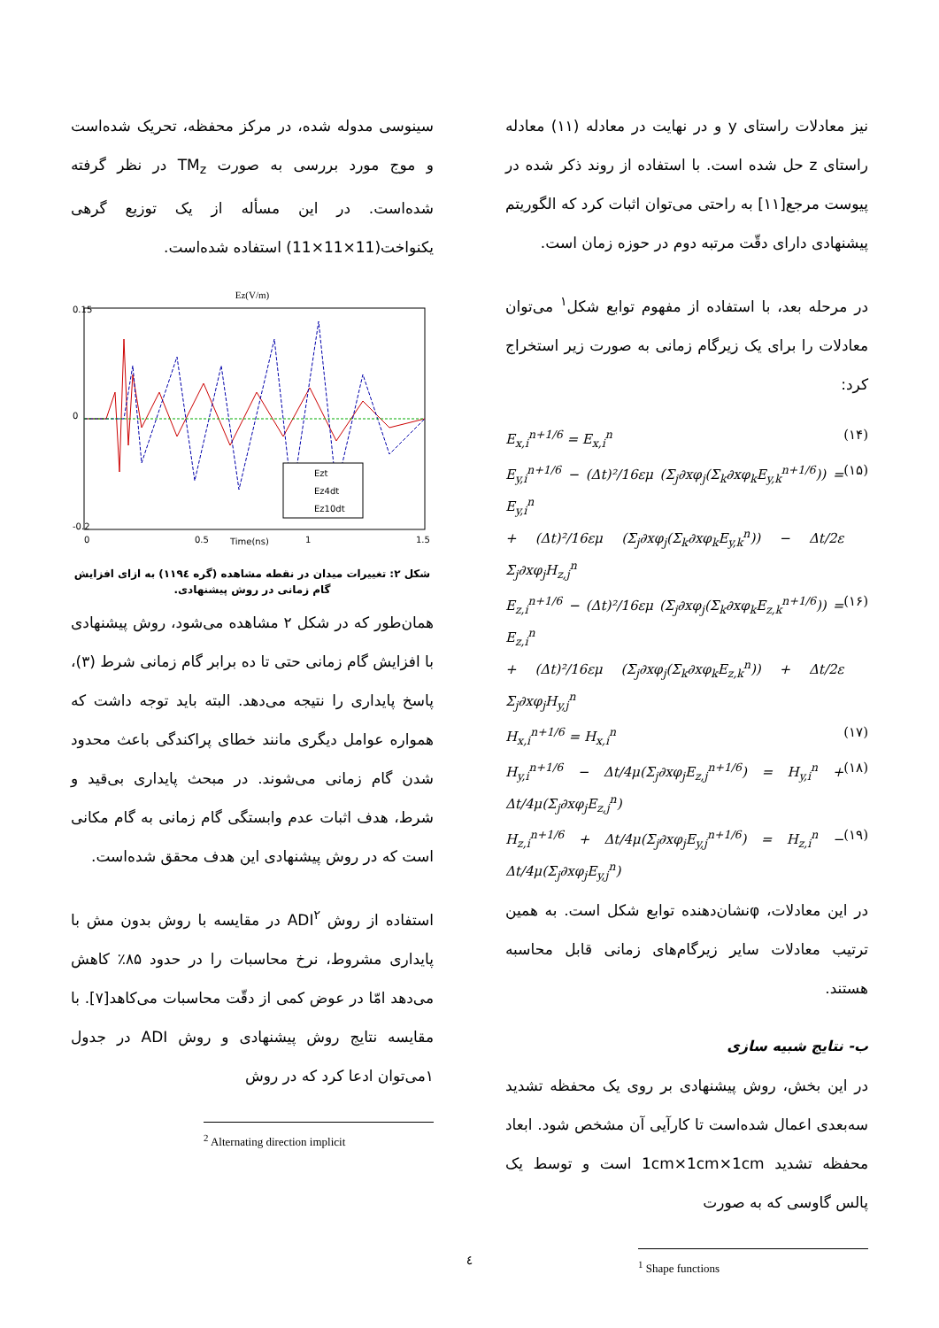نیز معادلات راستای y و در نهایت در معادله (۱۱) معادله راستای z حل شده است. با استفاده از روند ذکر شده در پیوست مرجع[۱۱] به راحتی می‌توان اثبات کرد که الگوریتم پیشنهادی دارای دقّت مرتبه دوم در حوزه زمان است.
در مرحله بعد، با استفاده از مفهوم توابع شکل<sup>۱</sup> می‌توان معادلات را برای یک زیرگام زمانی به صورت زیر استخراج کرد:
E<sub>x,i</sub><sup>n+1/6</sup> = E<sub>x,i</sub><sup>n</sup> (۱۴)
E<sub>y,i</sub><sup>n+1/6</sup> − (Δt)²/16εμ (Σ<sub>j</sub>∂xφ<sub>j</sub>(Σ<sub>k</sub>∂xφ<sub>k</sub>E<sub>y,k</sub><sup>n+1/6</sup>)) = E<sub>y,i</sub><sup>n</sup>
+ (Δt)²/16εμ (Σ<sub>j</sub>∂xφ<sub>j</sub>(Σ<sub>k</sub>∂xφ<sub>k</sub>E<sub>y,k</sub><sup>n</sup>)) − Δt/2ε Σ<sub>j</sub>∂xφ<sub>j</sub>H<sub>z,j</sub><sup>n</sup> (۱۵)
E<sub>z,i</sub><sup>n+1/6</sup> − (Δt)²/16εμ (Σ<sub>j</sub>∂xφ<sub>j</sub>(Σ<sub>k</sub>∂xφ<sub>k</sub>E<sub>z,k</sub><sup>n+1/6</sup>)) = E<sub>z,i</sub><sup>n</sup>
+ (Δt)²/16εμ (Σ<sub>j</sub>∂xφ<sub>j</sub>(Σ<sub>k</sub>∂xφ<sub>k</sub>E<sub>z,k</sub><sup>n</sup>)) + Δt/2ε Σ<sub>j</sub>∂xφ<sub>j</sub>H<sub>y,j</sub><sup>n</sup> (۱۶)
H<sub>x,i</sub><sup>n+1/6</sup> = H<sub>x,i</sub><sup>n</sup> (۱۷)
H<sub>y,i</sub><sup>n+1/6</sup> − Δt/4μ(Σ<sub>j</sub>∂xφ<sub>j</sub>E<sub>z,j</sub><sup>n+1/6</sup>) = H<sub>y,i</sub><sup>n</sup> + Δt/4μ(Σ<sub>j</sub>∂xφ<sub>j</sub>E<sub>z,j</sub><sup>n</sup>) (۱۸)
H<sub>z,i</sub><sup>n+1/6</sup> + Δt/4μ(Σ<sub>j</sub>∂xφ<sub>j</sub>E<sub>y,j</sub><sup>n+1/6</sup>) = H<sub>z,i</sub><sup>n</sup> − Δt/4μ(Σ<sub>j</sub>∂xφ<sub>j</sub>E<sub>y,j</sub><sup>n</sup>) (۱۹)
در این معادلات، φنشان‌دهنده توابع شکل است. به همین ترتیب معادلات سایر زیرگام‌های زمانی قابل محاسبه هستند.
ب- نتایج شبیه سازی
در این بخش، روش پیشنهادی بر روی یک محفظه تشدید سه‌بعدی اعمال شده‌است تا کارآیی آن مشخص شود. ابعاد محفظه تشدید 1cm×1cm×1cm است و توسط یک پالس گاوسی که به صورت
<sup>1</sup> Shape functions
سینوسی مدوله شده، در مرکز محفظه، تحریک شده‌است و موج مورد بررسی به صورت TM<sub>z</sub> در نظر گرفته شده‌است. در این مسأله از یک توزیع گرهی یکنواخت(11×11×11) استفاده شده‌است.
Ez(V/m)
0.15
0
-0.2
0
0.5
Time(ns)
1
1.5
Ezt
Ez4dt
Ez10dt
شکل ۲: تغییرات میدان در نقطه مشاهده (گره ۱۱۹٤) به ازای افزایش گام زمانی در روش پیشنهادی.
همان‌طور که در شکل ۲ مشاهده می‌شود، روش پیشنهادی با افزایش گام زمانی حتی تا ده برابر گام زمانی شرط (۳)، پاسخ پایداری را نتیجه می‌دهد. البته باید توجه داشت که همواره عوامل دیگری مانند خطای پراکندگی باعث محدود شدن گام زمانی می‌شوند. در مبحث پایداری بی‌قید و شرط، هدف اثبات عدم وابستگی گام زمانی به گام مکانی است که در روش پیشنهادی این هدف محقق شده‌است.
استفاده از روش ADI<sup>۲</sup> در مقایسه با روش بدون مش با پایداری مشروط، نرخ محاسبات را در حدود ۸۵٪ کاهش می‌دهد امّا در عوض کمی از دقّت محاسبات می‌کاهد[۷]. با مقایسه نتایج روش پیشنهادی و روش ADI در جدول ۱می‌توان ادعا کرد که در روش
<sup>2</sup> Alternating direction implicit
٤